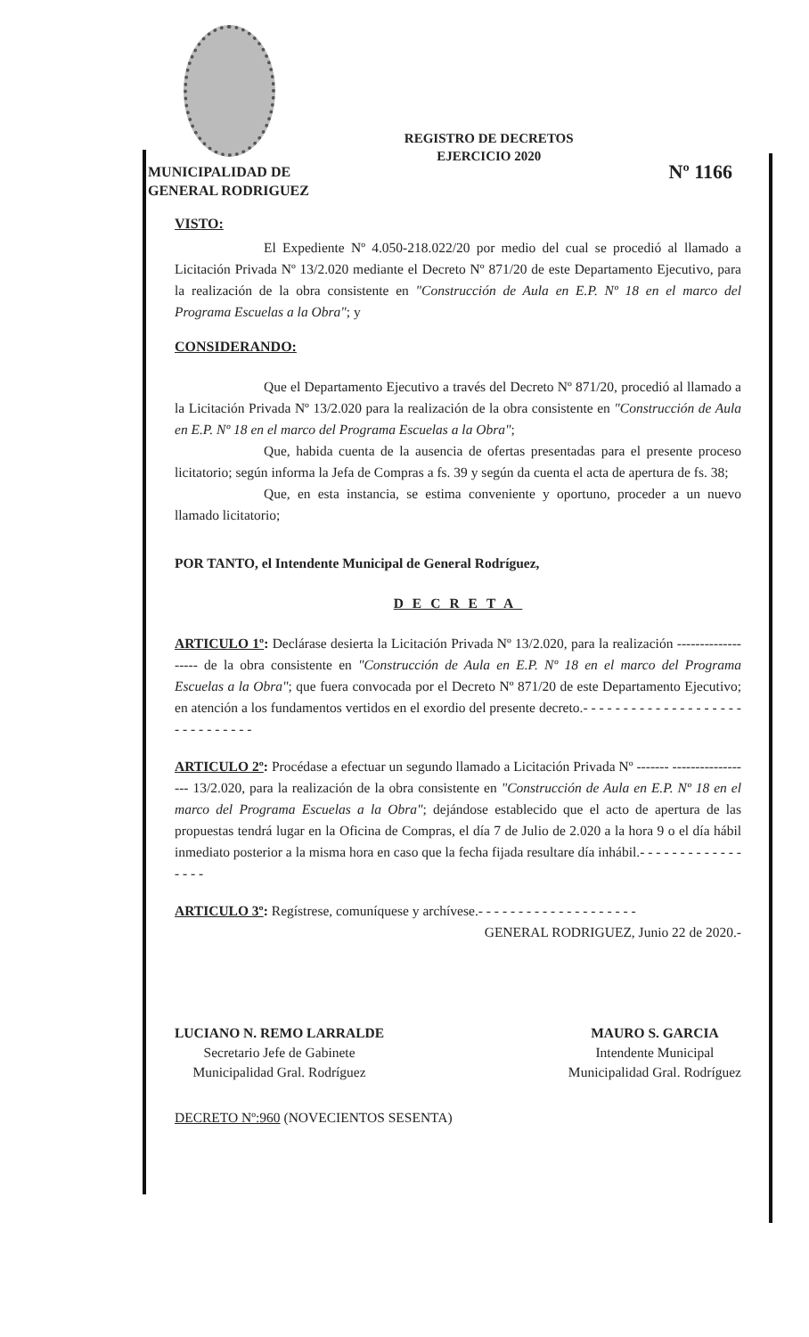MUNICIPALIDAD DE
GENERAL RODRIGUEZ
REGISTRO DE DECRETOS
EJERCICIO 2020
Nº 1166
VISTO:
El Expediente Nº 4.050-218.022/20 por medio del cual se procedió al llamado a Licitación Privada Nº 13/2.020 mediante el Decreto Nº 871/20 de este Departamento Ejecutivo, para la realización de la obra consistente en "Construcción de Aula en E.P. Nº 18 en el marco del Programa Escuelas a la Obra"; y
CONSIDERANDO:
Que el Departamento Ejecutivo a través del Decreto Nº 871/20, procedió al llamado a la Licitación Privada Nº 13/2.020 para la realización de la obra consistente en "Construcción de Aula en E.P. Nº 18 en el marco del Programa Escuelas a la Obra";
Que, habida cuenta de la ausencia de ofertas presentadas para el presente proceso licitatorio; según informa la Jefa de Compras a fs. 39 y según da cuenta el acta de apertura de fs. 38;
Que, en esta instancia, se estima conveniente y oportuno, proceder a un nuevo llamado licitatorio;
POR TANTO, el Intendente Municipal de General Rodríguez,
DECRETA
ARTICULO 1º: Declárase desierta la Licitación Privada Nº 13/2.020, para la realización ------------------- de la obra consistente en "Construcción de Aula en E.P. Nº 18 en el marco del Programa Escuelas a la Obra"; que fuera convocada por el Decreto Nº 871/20 de este Departamento Ejecutivo; en atención a los fundamentos vertidos en el exordio del presente decreto.- - - - - - - - - - - - - - - - - - - - - - - - - - - - - -
ARTICULO 2º: Procédase a efectuar un segundo llamado a Licitación Privada Nº ------- ------------------ 13/2.020, para la realización de la obra consistente en "Construcción de Aula en E.P. Nº 18 en el marco del Programa Escuelas a la Obra"; dejándose establecido que el acto de apertura de las propuestas tendrá lugar en la Oficina de Compras, el día 7 de Julio de 2.020 a la hora 9 o el día hábil inmediato posterior a la misma hora en caso que la fecha fijada resultare día inhábil.- - - - - - - - - - - - - - - - -
ARTICULO 3º: Regístrese, comuníquese y archívese.- - - - - - - - - - - - - - - - - - - -
GENERAL RODRIGUEZ, Junio 22 de 2020.-
LUCIANO N. REMO LARRALDE
Secretario Jefe de Gabinete
Municipalidad Gral. Rodríguez
MAURO S. GARCIA
Intendente Municipal
Municipalidad Gral. Rodríguez
DECRETO Nº:960 (NOVECIENTOS SESENTA)